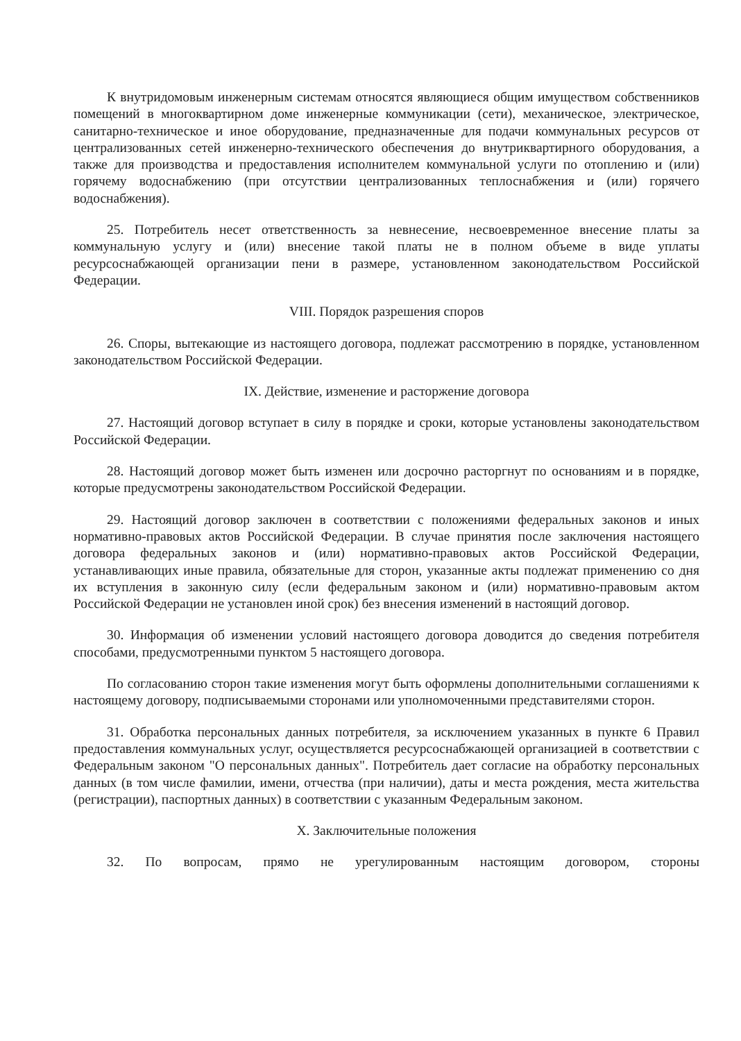К внутридомовым инженерным системам относятся являющиеся общим имуществом собственников помещений в многоквартирном доме инженерные коммуникации (сети), механическое, электрическое, санитарно-техническое и иное оборудование, предназначенные для подачи коммунальных ресурсов от централизованных сетей инженерно-технического обеспечения до внутриквартирного оборудования, а также для производства и предоставления исполнителем коммунальной услуги по отоплению и (или) горячему водоснабжению (при отсутствии централизованных теплоснабжения и (или) горячего водоснабжения).
25. Потребитель несет ответственность за невнесение, несвоевременное внесение платы за коммунальную услугу и (или) внесение такой платы не в полном объеме в виде уплаты ресурсоснабжающей организации пени в размере, установленном законодательством Российской Федерации.
VIII. Порядок разрешения споров
26. Споры, вытекающие из настоящего договора, подлежат рассмотрению в порядке, установленном законодательством Российской Федерации.
IX. Действие, изменение и расторжение договора
27. Настоящий договор вступает в силу в порядке и сроки, которые установлены законодательством Российской Федерации.
28. Настоящий договор может быть изменен или досрочно расторгнут по основаниям и в порядке, которые предусмотрены законодательством Российской Федерации.
29. Настоящий договор заключен в соответствии с положениями федеральных законов и иных нормативно-правовых актов Российской Федерации. В случае принятия после заключения настоящего договора федеральных законов и (или) нормативно-правовых актов Российской Федерации, устанавливающих иные правила, обязательные для сторон, указанные акты подлежат применению со дня их вступления в законную силу (если федеральным законом и (или) нормативно-правовым актом Российской Федерации не установлен иной срок) без внесения изменений в настоящий договор.
30. Информация об изменении условий настоящего договора доводится до сведения потребителя способами, предусмотренными пунктом 5 настоящего договора.
По согласованию сторон такие изменения могут быть оформлены дополнительными соглашениями к настоящему договору, подписываемыми сторонами или уполномоченными представителями сторон.
31. Обработка персональных данных потребителя, за исключением указанных в пункте 6 Правил предоставления коммунальных услуг, осуществляется ресурсоснабжающей организацией в соответствии с Федеральным законом "О персональных данных". Потребитель дает согласие на обработку персональных данных (в том числе фамилии, имени, отчества (при наличии), даты и места рождения, места жительства (регистрации), паспортных данных) в соответствии с указанным Федеральным законом.
X. Заключительные положения
32. По вопросам, прямо не урегулированным настоящим договором, стороны